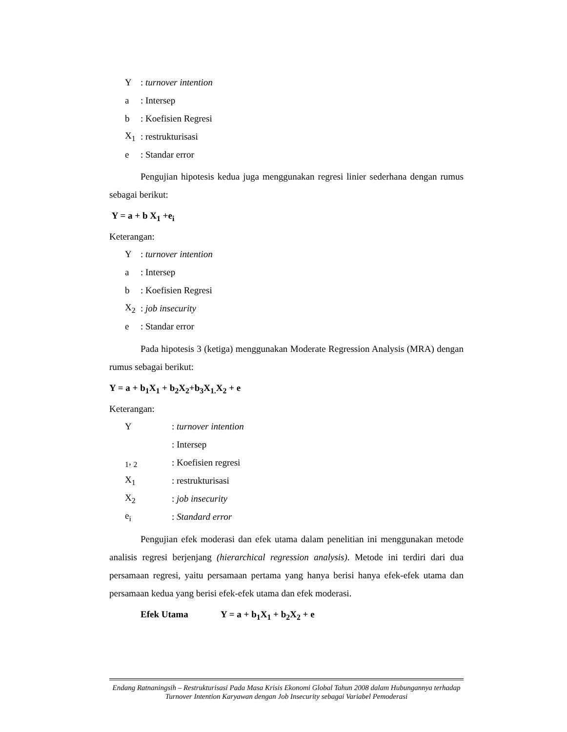Y: turnover intention
a: Intersep
b: Koefisien Regresi
X<sub>1</sub>: restrukturisasi
e: Standar error
Pengujian hipotesis kedua juga menggunakan regresi linier sederhana dengan rumus sebagai berikut:
Y = a + b X<sub>1</sub> +e<sub>i</sub>
Keterangan:
Y: turnover intention
a: Intersep
b: Koefisien Regresi
X<sub>2</sub>: job insecurity
e: Standar error
Pada hipotesis 3 (ketiga) menggunakan Moderate Regression Analysis (MRA) dengan rumus sebagai berikut:
Y = a + b<sub>1</sub>X<sub>1</sub> + b<sub>2</sub>X<sub>2</sub>+b<sub>3</sub>X<sub>1.</sub>X<sub>2</sub> + e
Keterangan:
Y: turnover intention
: Intersep
<sub>1</sub>, <sub>2</sub>: Koefisien regresi
X<sub>1</sub>: restrukturisasi
X<sub>2</sub>: job insecurity
e<sub>i</sub>: Standard error
Pengujian efek moderasi dan efek utama dalam penelitian ini menggunakan metode analisis regresi berjenjang (hierarchical regression analysis). Metode ini terdiri dari dua persamaan regresi, yaitu persamaan pertama yang hanya berisi hanya efek-efek utama dan persamaan kedua yang berisi efek-efek utama dan efek moderasi.
Efek Utama Y = a + b<sub>1</sub>X<sub>1</sub> + b<sub>2</sub>X<sub>2</sub> + e
Endang Ratnaningsih – Restrukturisasi Pada Masa Krisis Ekonomi Global Tahun 2008 dalam Hubungannya terhadap Turnover Intention Karyawan dengan Job Insecurity sebagai Variabel Pemoderasi